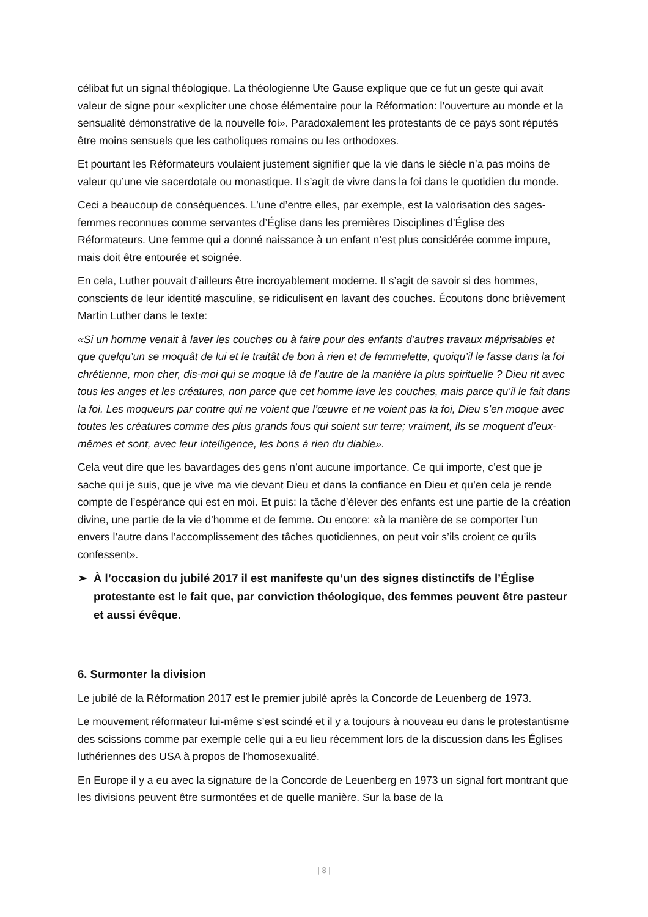célibat fut un signal théologique. La théologienne Ute Gause explique que ce fut un geste qui avait valeur de signe pour «expliciter une chose élémentaire pour la Réformation: l’ouverture au monde et la sensualité démonstrative de la nouvelle foi». Paradoxalement les protestants de ce pays sont réputés être moins sensuels que les catholiques romains ou les orthodoxes.
Et pourtant les Réformateurs voulaient justement signifier que la vie dans le siècle n’a pas moins de valeur qu’une vie sacerdotale ou monastique. Il s’agit de vivre dans la foi dans le quotidien du monde.
Ceci a beaucoup de conséquences. L’une d’entre elles, par exemple, est la valorisation des sages-femmes reconnues comme servantes d’Église dans les premières Disciplines d’Église des Réformateurs. Une femme qui a donné naissance à un enfant n’est plus considérée comme impure, mais doit être entourée et soignée.
En cela, Luther pouvait d’ailleurs être incroyablement moderne. Il s’agit de savoir si des hommes, conscients de leur identité masculine, se ridiculisent en lavant des couches. Écoutons donc brièvement Martin Luther dans le texte:
«Si un homme venait à laver les couches ou à faire pour des enfants d’autres travaux méprisables et que quelqu’un se moquât de lui et le traitât de bon à rien et de femmelette, quoiqu’il le fasse dans la foi chrétienne, mon cher, dis-moi qui se moque là de l’autre de la manière la plus spirituelle ? Dieu rit avec tous les anges et les créatures, non parce que cet homme lave les couches, mais parce qu’il le fait dans la foi. Les moqueurs par contre qui ne voient que l’œuvre et ne voient pas la foi, Dieu s’en moque avec toutes les créatures comme des plus grands fous qui soient sur terre; vraiment, ils se moquent d’eux-mêmes et sont, avec leur intelligence, les bons à rien du diable».
Cela veut dire que les bavardages des gens n’ont aucune importance. Ce qui importe, c’est que je sache qui je suis, que je vive ma vie devant Dieu et dans la confiance en Dieu et qu’en cela je rende compte de l’espérance qui est en moi. Et puis: la tâche d’élever des enfants est une partie de la création divine, une partie de la vie d’homme et de femme. Ou encore: «à la manière de se comporter l’un envers l’autre dans l’accomplissement des tâches quotidiennes, on peut voir s’ils croient ce qu’ils confessent».
➢ À l’occasion du jubilé 2017 il est manifeste qu’un des signes distinctifs de l’Église protestante est le fait que, par conviction théologique, des femmes peuvent être pasteur et aussi évêque.
6. Surmonter la division
Le jubilé de la Réformation 2017 est le premier jubilé après la Concorde de Leuenberg de 1973.
Le mouvement réformateur lui-même s’est scindé et il y a toujours à nouveau eu dans le protestantisme des scissions comme par exemple celle qui a eu lieu récemment lors de la discussion dans les Églises luthériennes des USA à propos de l’homosexualité.
En Europe il y a eu avec la signature de la Concorde de Leuenberg en 1973 un signal fort montrant que les divisions peuvent être surmontées et de quelle manière. Sur la base de la
| 8 |